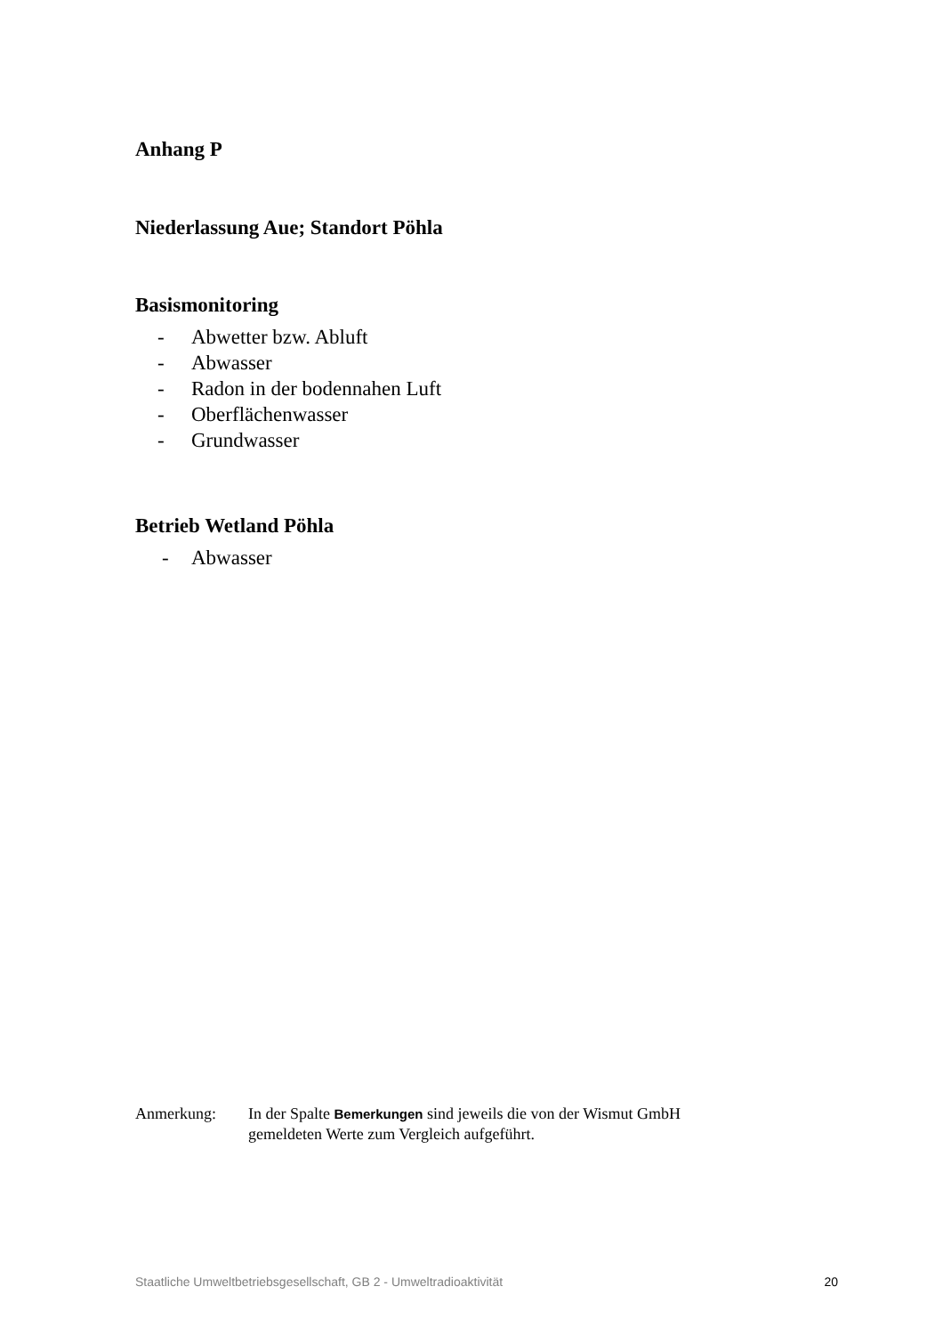Anhang P
Niederlassung Aue; Standort Pöhla
Basismonitoring
- Abwetter bzw. Abluft
- Abwasser
- Radon in der bodennahen Luft
- Oberflächenwasser
- Grundwasser
Betrieb Wetland Pöhla
- Abwasser
Anmerkung: In der Spalte Bemerkungen sind jeweils die von der Wismut GmbH
gemeldeten Werte zum Vergleich aufgeführt.
Staatliche Umweltbetriebsgesellschaft, GB 2 - Umweltradioaktivität 20